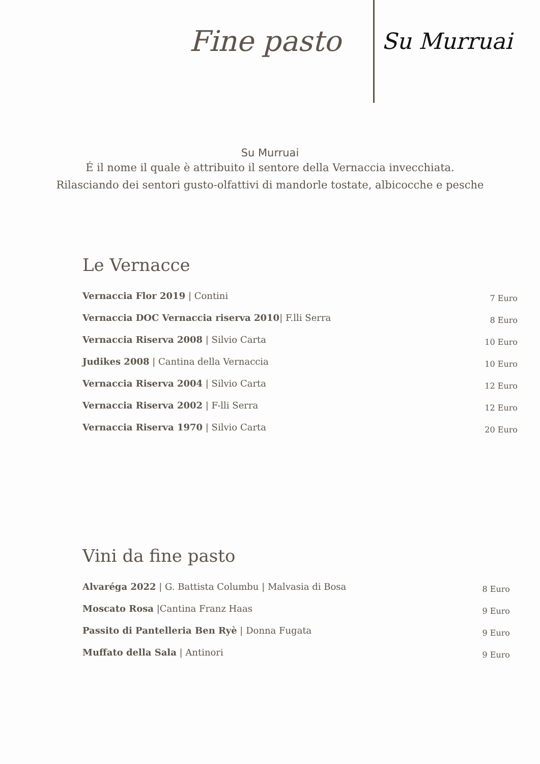Fine pasto
Su Murruai
Su Murruai
É il nome il quale è attribuito il sentore della Vernaccia invecchiata.
Rilasciando dei sentori gusto-olfattivi di mandorle tostate, albicocche e pesche
Le Vernacce
Vernaccia Flor 2019 | Contini 7 Euro
Vernaccia DOC Vernaccia riserva 2010| F.lli Serra 8 Euro
Vernaccia Riserva 2008 | Silvio Carta 10 Euro
Judikes 2008 | Cantina della Vernaccia 10 Euro
Vernaccia Riserva 2004 | Silvio Carta 12 Euro
Vernaccia Riserva 2002 | F-lli Serra 12 Euro
Vernaccia Riserva 1970 | Silvio Carta 20 Euro
Vini da fine pasto
Alvaréga 2022 | G. Battista Columbu | Malvasia di Bosa 8 Euro
Moscato Rosa |Cantina Franz Haas 9 Euro
Passito di Pantelleria Ben Ryè | Donna Fugata 9 Euro
Muffato della Sala | Antinori 9 Euro